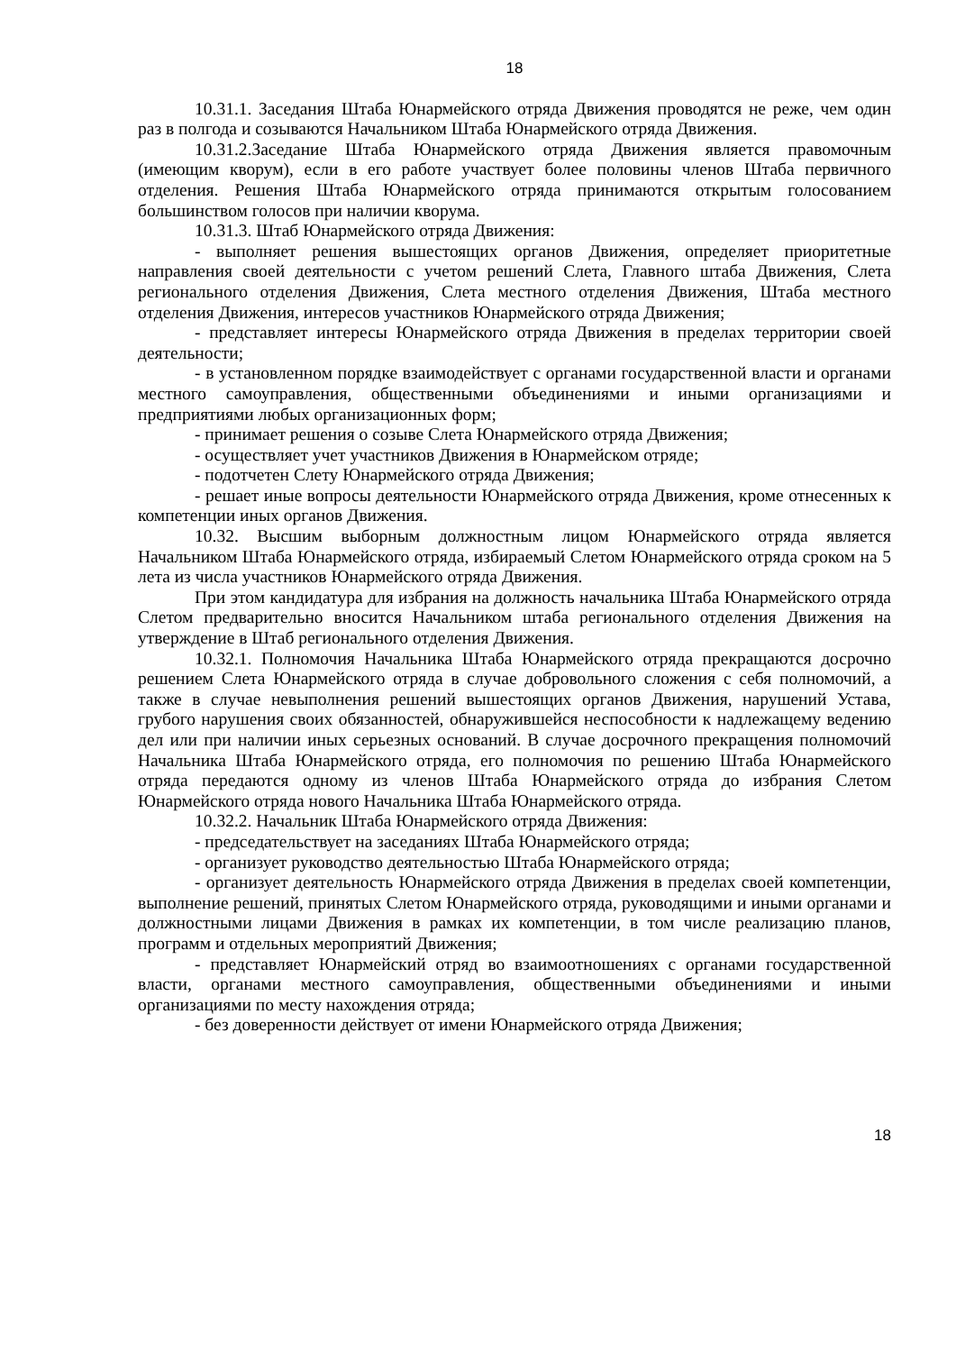18
10.31.1. Заседания Штаба Юнармейского отряда Движения проводятся не реже, чем один раз в полгода и созываются Начальником Штаба Юнармейского отряда Движения.
10.31.2.Заседание Штаба Юнармейского отряда Движения является правомочным (имеющим кворум), если в его работе участвует более половины членов Штаба первичного отделения. Решения Штаба Юнармейского отряда принимаются открытым голосованием большинством голосов при наличии кворума.
10.31.3. Штаб Юнармейского отряда Движения:
- выполняет решения вышестоящих органов Движения, определяет приоритетные направления своей деятельности с учетом решений Слета, Главного штаба Движения, Слета регионального отделения Движения, Слета местного отделения Движения, Штаба местного отделения Движения, интересов участников Юнармейского отряда Движения;
- представляет интересы Юнармейского отряда Движения в пределах территории своей деятельности;
- в установленном порядке взаимодействует с органами государственной власти и органами местного самоуправления, общественными объединениями и иными организациями и предприятиями любых организационных форм;
- принимает решения о созыве Слета Юнармейского отряда Движения;
- осуществляет учет участников Движения в Юнармейском отряде;
- подотчетен Слету Юнармейского отряда Движения;
- решает иные вопросы деятельности Юнармейского отряда Движения, кроме отнесенных к компетенции иных органов Движения.
10.32. Высшим выборным должностным лицом Юнармейского отряда является Начальником Штаба Юнармейского отряда, избираемый Слетом Юнармейского отряда сроком на 5 лета из числа участников Юнармейского отряда Движения.
При этом кандидатура для избрания на должность начальника Штаба Юнармейского отряда Слетом предварительно вносится Начальником штаба регионального отделения Движения на утверждение в Штаб регионального отделения Движения.
10.32.1. Полномочия Начальника Штаба Юнармейского отряда прекращаются досрочно решением Слета Юнармейского отряда в случае добровольного сложения с себя полномочий, а также в случае невыполнения решений вышестоящих органов Движения, нарушений Устава, грубого нарушения своих обязанностей, обнаружившейся неспособности к надлежащему ведению дел или при наличии иных серьезных оснований. В случае досрочного прекращения полномочий Начальника Штаба Юнармейского отряда, его полномочия по решению Штаба Юнармейского отряда передаются одному из членов Штаба Юнармейского отряда до избрания Слетом Юнармейского отряда нового Начальника Штаба Юнармейского отряда.
10.32.2. Начальник Штаба Юнармейского отряда Движения:
- председательствует на заседаниях Штаба Юнармейского отряда;
- организует руководство деятельностью Штаба Юнармейского отряда;
- организует деятельность Юнармейского отряда Движения в пределах своей компетенции, выполнение решений, принятых Слетом Юнармейского отряда, руководящими и иными органами и должностными лицами Движения в рамках их компетенции, в том числе реализацию планов, программ и отдельных мероприятий Движения;
- представляет Юнармейский отряд во взаимоотношениях с органами государственной власти, органами местного самоуправления, общественными объединениями и иными организациями по месту нахождения отряда;
- без доверенности действует от имени Юнармейского отряда Движения;
18